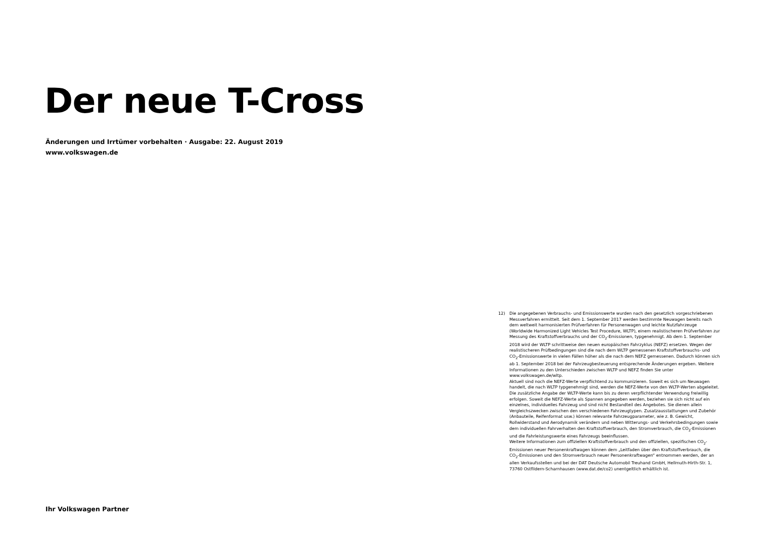Der neue T-Cross
Änderungen und Irrtümer vorbehalten · Ausgabe: 22. August 2019
www.volkswagen.de
12) Die angegebenen Verbrauchs- und Emissionswerte wurden nach den gesetzlich vorgeschriebenen Messverfahren ermittelt. Seit dem 1. September 2017 werden bestimmte Neuwagen bereits nach dem weltweit harmonisierten Prüfverfahren für Personenwagen und leichte Nutzfahrzeuge (Worldwide Harmonized Light Vehicles Test Procedure, WLTP), einem realistischeren Prüfverfahren zur Messung des Kraftstoffverbrauchs und der CO<sub>2</sub>-Emissionen, typgenehmigt. Ab dem 1. September 2018 wird der WLTP schrittweise den neuen europäischen Fahrzyklus (NEFZ) ersetzen. Wegen der realistischeren Prüfbedingungen sind die nach dem WLTP gemessenen Kraftstoffverbrauchs- und CO<sub>2</sub>-Emissionswerte in vielen Fällen höher als die nach dem NEFZ gemessenen. Dadurch können sich ab 1. September 2018 bei der Fahrzeugbesteuerung entsprechende Änderungen ergeben. Weitere Informationen zu den Unterschieden zwischen WLTP und NEFZ finden Sie unter www.volkswagen.de/wltp.
Aktuell sind noch die NEFZ-Werte verpflichtend zu kommunizieren. Soweit es sich um Neuwagen handelt, die nach WLTP typgenehmigt sind, werden die NEFZ-Werte von den WLTP-Werten abgeleitet. Die zusätzliche Angabe der WLTP-Werte kann bis zu deren verpflichtender Verwendung freiwillig erfolgen. Soweit die NEFZ-Werte als Spannen angegeben werden, beziehen sie sich nicht auf ein einzelnes, individuelles Fahrzeug und sind nicht Bestandteil des Angebotes. Sie dienen allein Vergleichszwecken zwischen den verschiedenen Fahrzeugtypen. Zusatzausstattungen und Zubehör (Anbauteile, Reifenformat usw.) können relevante Fahrzeugparameter, wie z. B. Gewicht, Rollwiderstand und Aerodynamik verändern und neben Witterungs- und Verkehrsbedingungen sowie dem individuellen Fahrverhalten den Kraftstoffverbrauch, den Stromverbrauch, die CO<sub>2</sub>-Emissionen und die Fahrleistungswerte eines Fahrzeugs beeinflussen.
Weitere Informationen zum offiziellen Kraftstoffverbrauch und den offiziellen, spezifischen CO<sub>2</sub>-Emissionen neuer Personenkraftwagen können dem „Leitfaden über den Kraftstoffverbrauch, die CO<sub>2</sub>-Emissionen und den Stromverbrauch neuer Personenkraftwagen“ entnommen werden, der an allen Verkaufsstellen und bei der DAT Deutsche Automobil Treuhand GmbH, Hellmuth-Hirth-Str. 1, 73760 Ostfildern-Scharnhausen (www.dat.de/co2) unentgeltlich erhältlich ist.
Ihr Volkswagen Partner